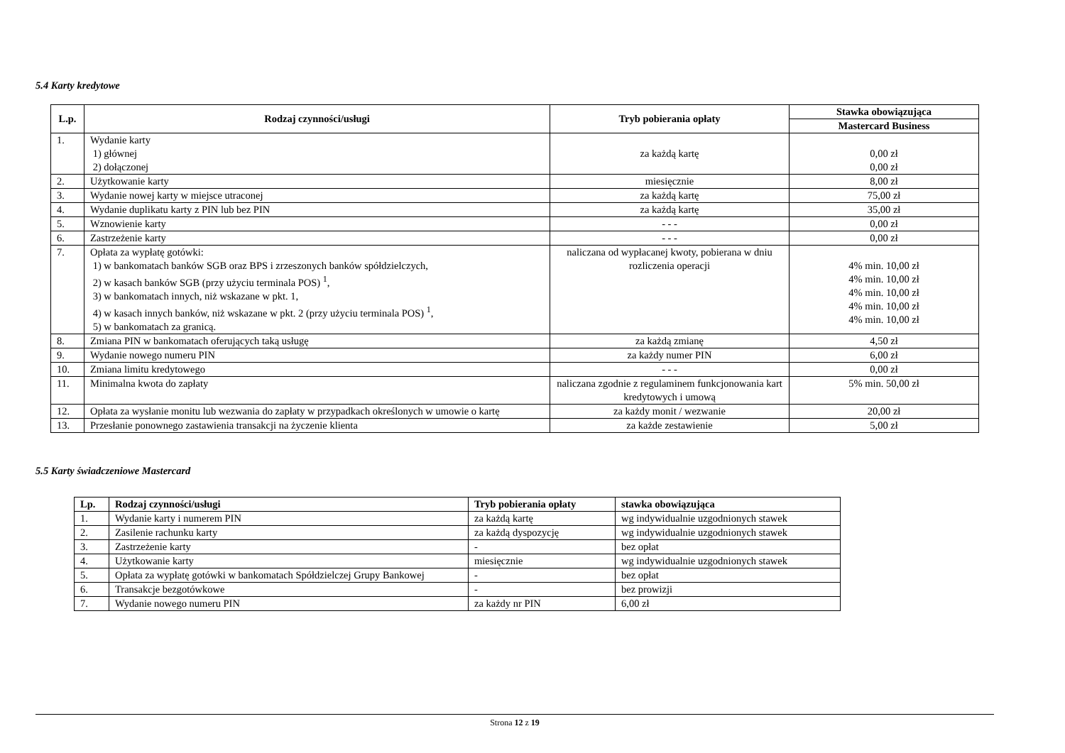5.4 Karty kredytowe
| L.p. | Rodzaj czynności/usługi | Tryb pobierania opłaty | Stawka obowiązująca |
| --- | --- | --- | --- |
| | | | Mastercard Business |
| 1. | Wydanie karty 1) głównej 2) dołączonej | za każdą kartę | 0,00 zł 0,00 zł |
| 2. | Użytkowanie karty | miesięcznie | 8,00 zł |
| 3. | Wydanie nowej karty w miejsce utraconej | za każdą kartę | 75,00 zł |
| 4. | Wydanie duplikatu karty z PIN lub bez PIN | za każdą kartę | 35,00 zł |
| 5. | Wznowienie karty | - - - | 0,00 zł |
| 6. | Zastrzeżenie karty | - - - | 0,00 zł |
| 7. | Opłata za wypłatę gotówki: 1) w bankomatach banków SGB oraz BPS i zrzeszonych banków spółdzielczych, 2) w kasach banków SGB (przy użyciu terminala POS) <sup>1</sup>, 3) w bankomatach innych, niż wskazane w pkt. 1, 4) w kasach innych banków, niż wskazane w pkt. 2 (przy użyciu terminala POS) <sup>1</sup>, 5) w bankomatach za granicą. | naliczana od wypłacanej kwoty, pobierana w dniu rozliczenia operacji | 4% min. 10,00 zł 4% min. 10,00 zł 4% min. 10,00 zł 4% min. 10,00 zł 4% min. 10,00 zł |
| 8. | Zmiana PIN w bankomatach oferujących taką usługę | za każdą zmianę | 4,50 zł |
| 9. | Wydanie nowego numeru PIN | za każdy numer PIN | 6,00 zł |
| 10. | Zmiana limitu kredytowego | - - - | 0,00 zł |
| 11. | Minimalna kwota do zapłaty | naliczana zgodnie z regulaminem funkcjonowania kart kredytowych i umową | 5% min. 50,00 zł |
| 12. | Opłata za wysłanie monitu lub wezwania do zapłaty w przypadkach określonych w umowie o kartę | za każdy monit / wezwanie | 20,00 zł |
| 13. | Przesłanie ponownego zastawienia transakcji na życzenie klienta | za każde zestawienie | 5,00 zł |
5.5 Karty świadczeniowe Mastercard
| Lp. | Rodzaj czynności/usługi | Tryb pobierania opłaty | stawka obowiązująca |
| --- | --- | --- | --- |
| 1. | Wydanie karty i numerem PIN | za każdą kartę | wg indywidualnie uzgodnionych stawek |
| 2. | Zasilenie rachunku karty | za każdą dyspozycję | wg indywidualnie uzgodnionych stawek |
| 3. | Zastrzeżenie karty | - | bez opłat |
| 4. | Użytkowanie karty | miesięcznie | wg indywidualnie uzgodnionych stawek |
| 5. | Opłata za wypłatę gotówki w bankomatach Spółdzielczej Grupy Bankowej | - | bez opłat |
| 6. | Transakcje bezgotówkowe | - | bez prowizji |
| 7. | Wydanie nowego numeru PIN | za każdy nr PIN | 6,00 zł |
Strona 12 z 19